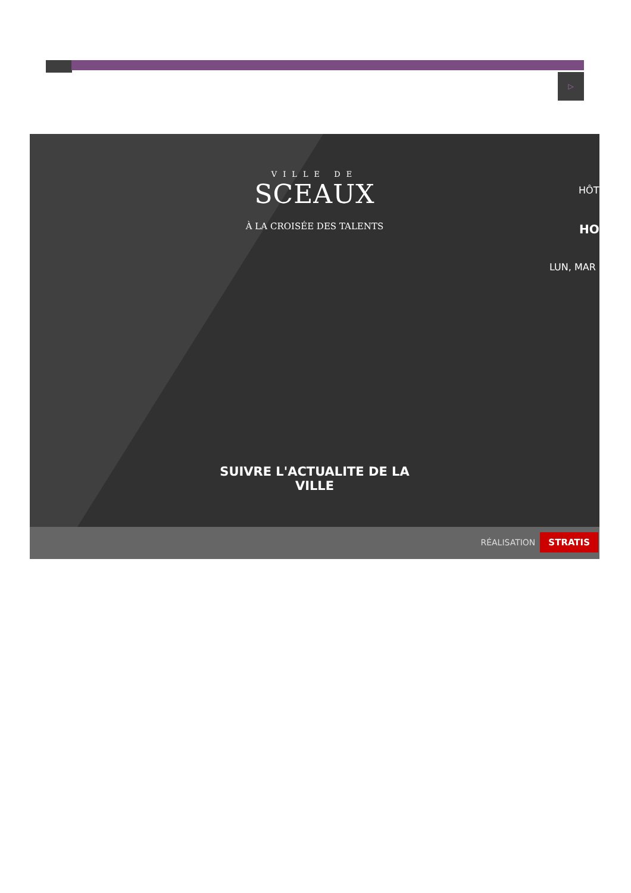▷
VILLE DE
SCEAUX
À LA CROISÉE DES TALENTS
HÔT
HO
LUN, MAR
SUIVRE L'ACTUALITE DE LA
VILLE
RÉALISATION STRATIS